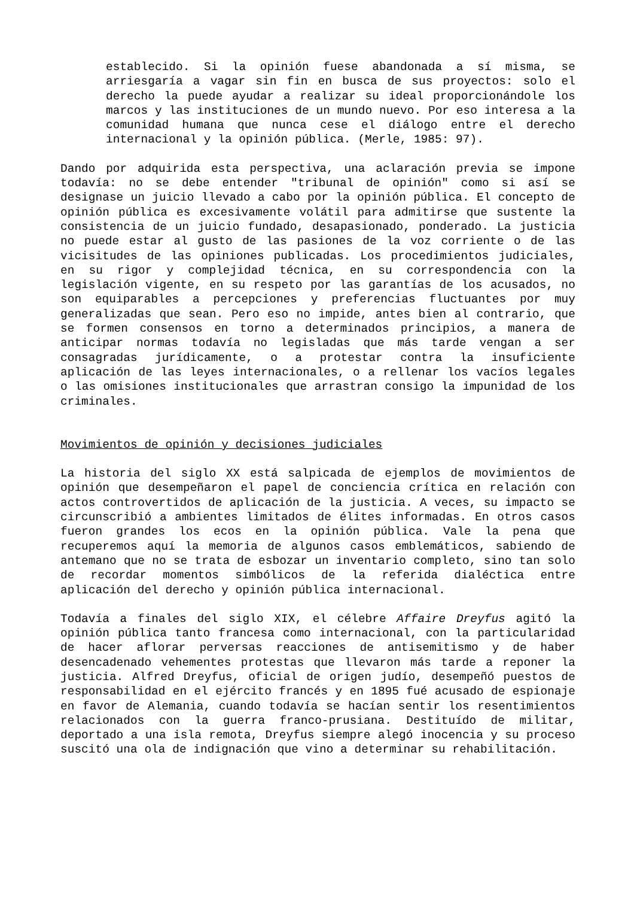establecido. Si la opinión fuese abandonada a sí misma, se arriesgaría a vagar sin fin en busca de sus proyectos: solo el derecho la puede ayudar a realizar su ideal proporcionándole los marcos y las instituciones de un mundo nuevo. Por eso interesa a la comunidad humana que nunca cese el diálogo entre el derecho internacional y la opinión pública. (Merle, 1985: 97).
Dando por adquirida esta perspectiva, una aclaración previa se impone todavía: no se debe entender "tribunal de opinión" como si así se designase un juicio llevado a cabo por la opinión pública. El concepto de opinión pública es excesivamente volátil para admitirse que sustente la consistencia de un juicio fundado, desapasionado, ponderado. La justicia no puede estar al gusto de las pasiones de la voz corriente o de las vicisitudes de las opiniones publicadas. Los procedimientos judiciales, en su rigor y complejidad técnica, en su correspondencia con la legislación vigente, en su respeto por las garantías de los acusados, no son equiparables a percepciones y preferencias fluctuantes por muy generalizadas que sean. Pero eso no impide, antes bien al contrario, que se formen consensos en torno a determinados principios, a manera de anticipar normas todavía no legisladas que más tarde vengan a ser consagradas jurídicamente, o a protestar contra la insuficiente aplicación de las leyes internacionales, o a rellenar los vacíos legales o las omisiones institucionales que arrastran consigo la impunidad de los criminales.
Movimientos de opinión y decisiones judiciales
La historia del siglo XX está salpicada de ejemplos de movimientos de opinión que desempeñaron el papel de conciencia crítica en relación con actos controvertidos de aplicación de la justicia. A veces, su impacto se circunscribió a ambientes limitados de élites informadas. En otros casos fueron grandes los ecos en la opinión pública. Vale la pena que recuperemos aquí la memoria de algunos casos emblemáticos, sabiendo de antemano que no se trata de esbozar un inventario completo, sino tan solo de recordar momentos simbólicos de la referida dialéctica entre aplicación del derecho y opinión pública internacional.
Todavía a finales del siglo XIX, el célebre Affaire Dreyfus agitó la opinión pública tanto francesa como internacional, con la particularidad de hacer aflorar perversas reacciones de antisemitismo y de haber desencadenado vehementes protestas que llevaron más tarde a reponer la justicia. Alfred Dreyfus, oficial de origen judío, desempeñó puestos de responsabilidad en el ejército francés y en 1895 fué acusado de espionaje en favor de Alemania, cuando todavía se hacían sentir los resentimientos relacionados con la guerra franco-prusiana. Destituído de militar, deportado a una isla remota, Dreyfus siempre alegó inocencia y su proceso suscitó una ola de indignación que vino a determinar su rehabilitación.